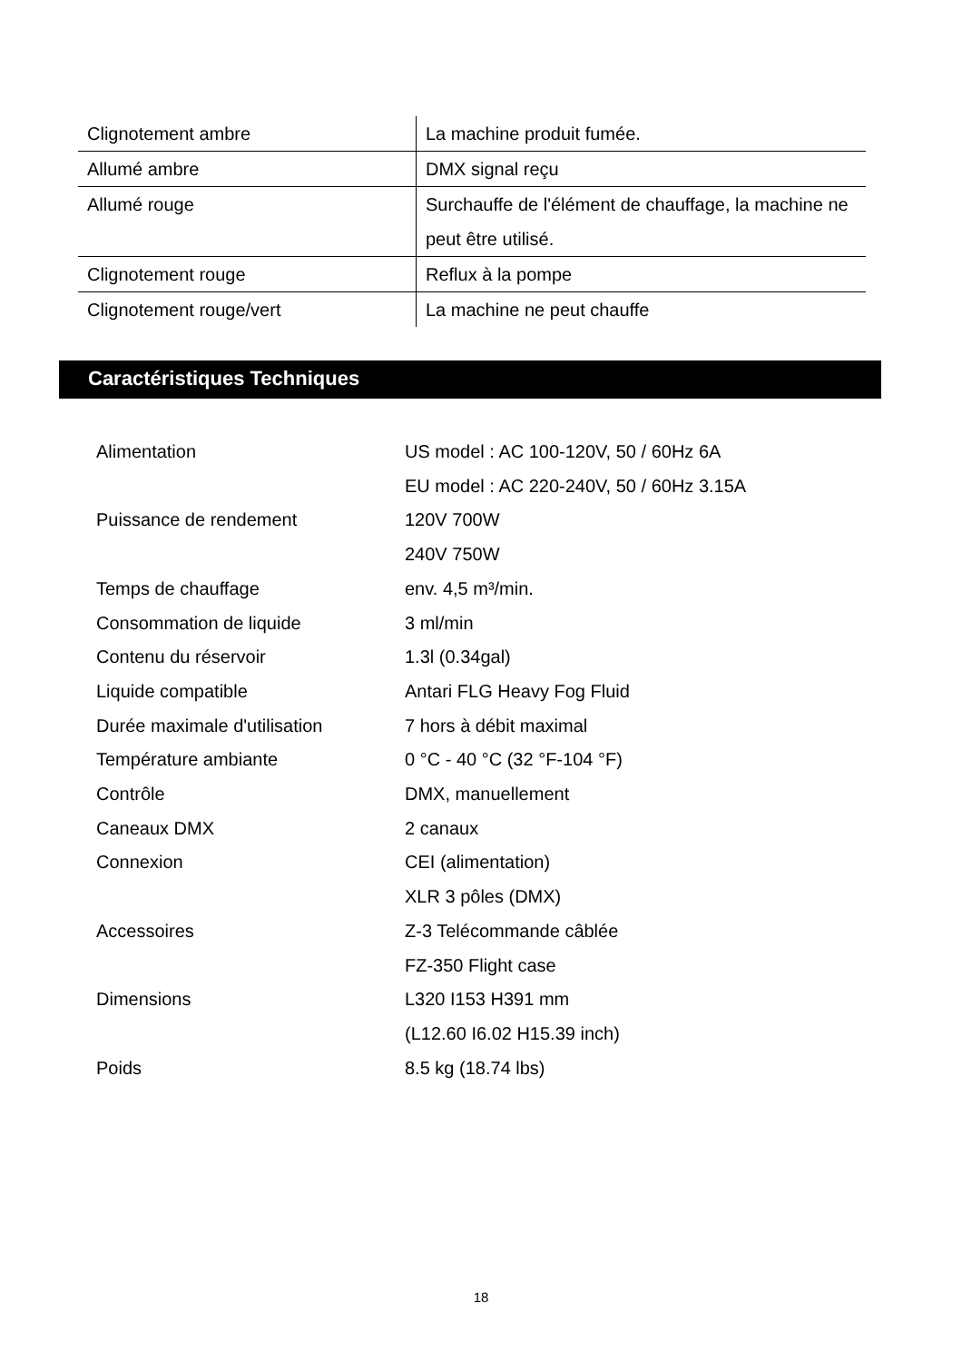| Clignotement ambre | La machine produit fumée. |
| Allumé ambre | DMX signal reçu |
| Allumé rouge | Surchauffe de l'élément de chauffage, la machine ne peut être utilisé. |
| Clignotement rouge | Reflux à la pompe |
| Clignotement rouge/vert | La machine ne peut chauffe |
Caractéristiques Techniques
| Alimentation | US model : AC 100-120V, 50 / 60Hz 6A EU model : AC 220-240V, 50 / 60Hz 3.15A |
| Puissance de rendement | 120V 700W 240V 750W |
| Temps de chauffage | env. 4,5 m³/min. |
| Consommation de liquide | 3 ml/min |
| Contenu du réservoir | 1.3l (0.34gal) |
| Liquide compatible | Antari FLG Heavy Fog Fluid |
| Durée maximale d'utilisation | 7 hors à débit maximal |
| Température ambiante | 0 °C - 40 °C (32 °F-104 °F) |
| Contrôle | DMX, manuellement |
| Caneaux DMX | 2 canaux |
| Connexion | CEI (alimentation) XLR 3 pôles (DMX) |
| Accessoires | Z-3 Telécommande câblée FZ-350 Flight case |
| Dimensions | L320 I153 H391 mm (L12.60 I6.02 H15.39 inch) |
| Poids | 8.5 kg (18.74 lbs) |
18